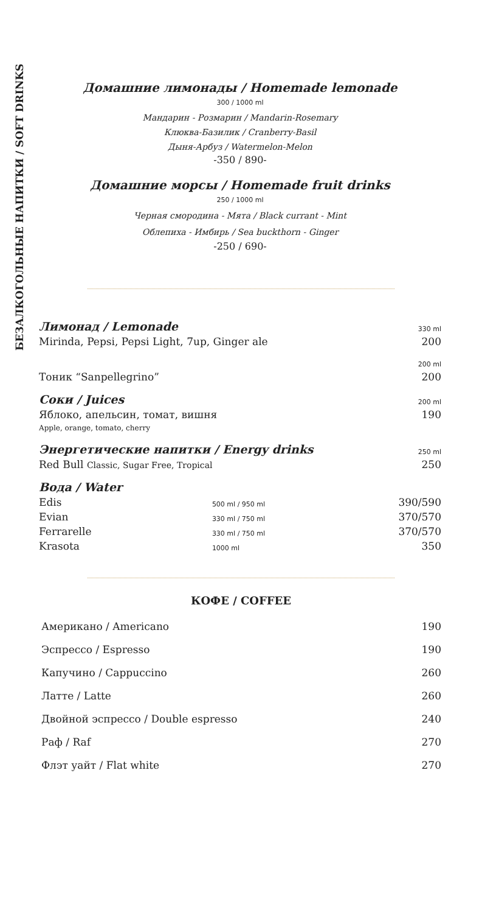БЕЗАЛКОГОЛЬНЫЕ НАПИТКИ / SOFT DRINKS
Домашние лимонады / Homemade lemonade
300 / 1000 ml
Мандарин - Розмарин / Mandarin-Rosemary
Клюква-Базилик / Cranberry-Basil
Дыня-Арбуз / Watermelon-Melon
-350 / 890-
Домашние морсы / Homemade fruit drinks
250 / 1000 ml
Черная смородина - Мята / Black currant - Mint
Облепиха - Имбирь / Sea buckthorn - Ginger
-250 / 690-
| Лимонад / Lemonade | | 330 ml |
| Mirinda, Pepsi, Pepsi Light, 7up, Ginger ale | | 200 |
| | | 200 ml |
| Тоник “Sanpellegrino” | | 200 |
| Соки / Juices | | 200 ml |
| Яблоко, апельсин, томат, вишня Apple, orange, tomato, cherry | | 190 |
| Энергетические напитки / Energy drinks | | 250 ml |
| Red Bull Classic, Sugar Free, Tropical | | 250 |
| Вода / Water | | |
| Edis | 500 ml / 950 ml | 390/590 |
| Evian | 330 ml / 750 ml | 370/570 |
| Ferrarelle | 330 ml / 750 ml | 370/570 |
| Krasota | 1000 ml | 350 |
КОФЕ / COFFEE
| Американо / Americano | 190 |
| Эспрессо / Espresso | 190 |
| Капучино / Cappuccino | 260 |
| Латте / Latte | 260 |
| Двойной эспрессо / Double espresso | 240 |
| Раф / Raf | 270 |
| Флэт уайт / Flat white | 270 |